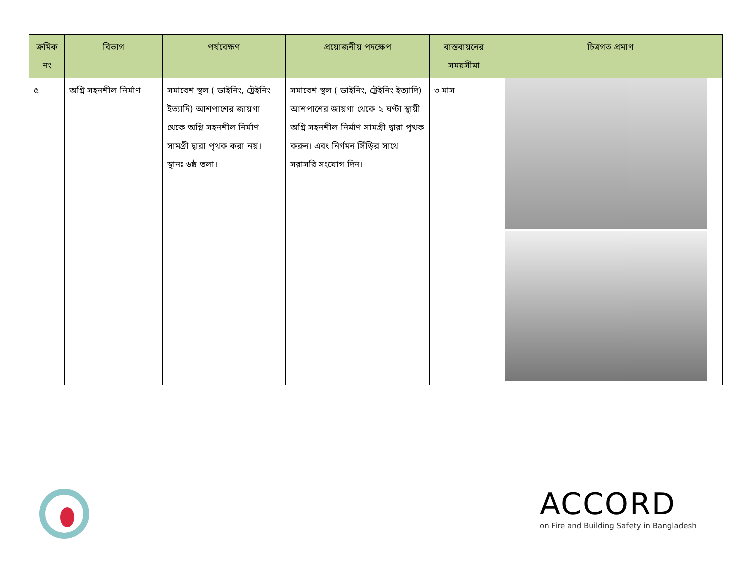| ক্রমিক নং | বিভাগ | পর্যবেক্ষণ | প্রয়োজনীয় পদক্ষেপ | বাস্তবায়নের সময়সীমা | চিত্রগত প্রমাণ |
| --- | --- | --- | --- | --- | --- |
| ৫ | অগ্নি সহনশীল নির্মাণ | সমাবেশ স্থল ( ডাইনিং, ট্রেইনিং ইত্যাদি) আশপাশের জায়গা থেকে অগ্নি সহনশীল নির্মাণ সামগ্রী দ্বারা পৃথক করা নয়। স্থানঃ ৬ষ্ঠ তলা। | সমাবেশ স্থল ( ডাইনিং, ট্রেইনিং ইত্যাদি) আশপাশের জায়গা থেকে ২ ঘণ্টা স্থায়ী অগ্নি সহনশীল নির্মাণ সামগ্রী দ্বারা পৃথক করুন। এবং নির্গমন সিঁড়ির সাথে সরাসরি সংযোগ দিন। | ৩ মাস | |
ACCORD
on Fire and Building Safety in Bangladesh